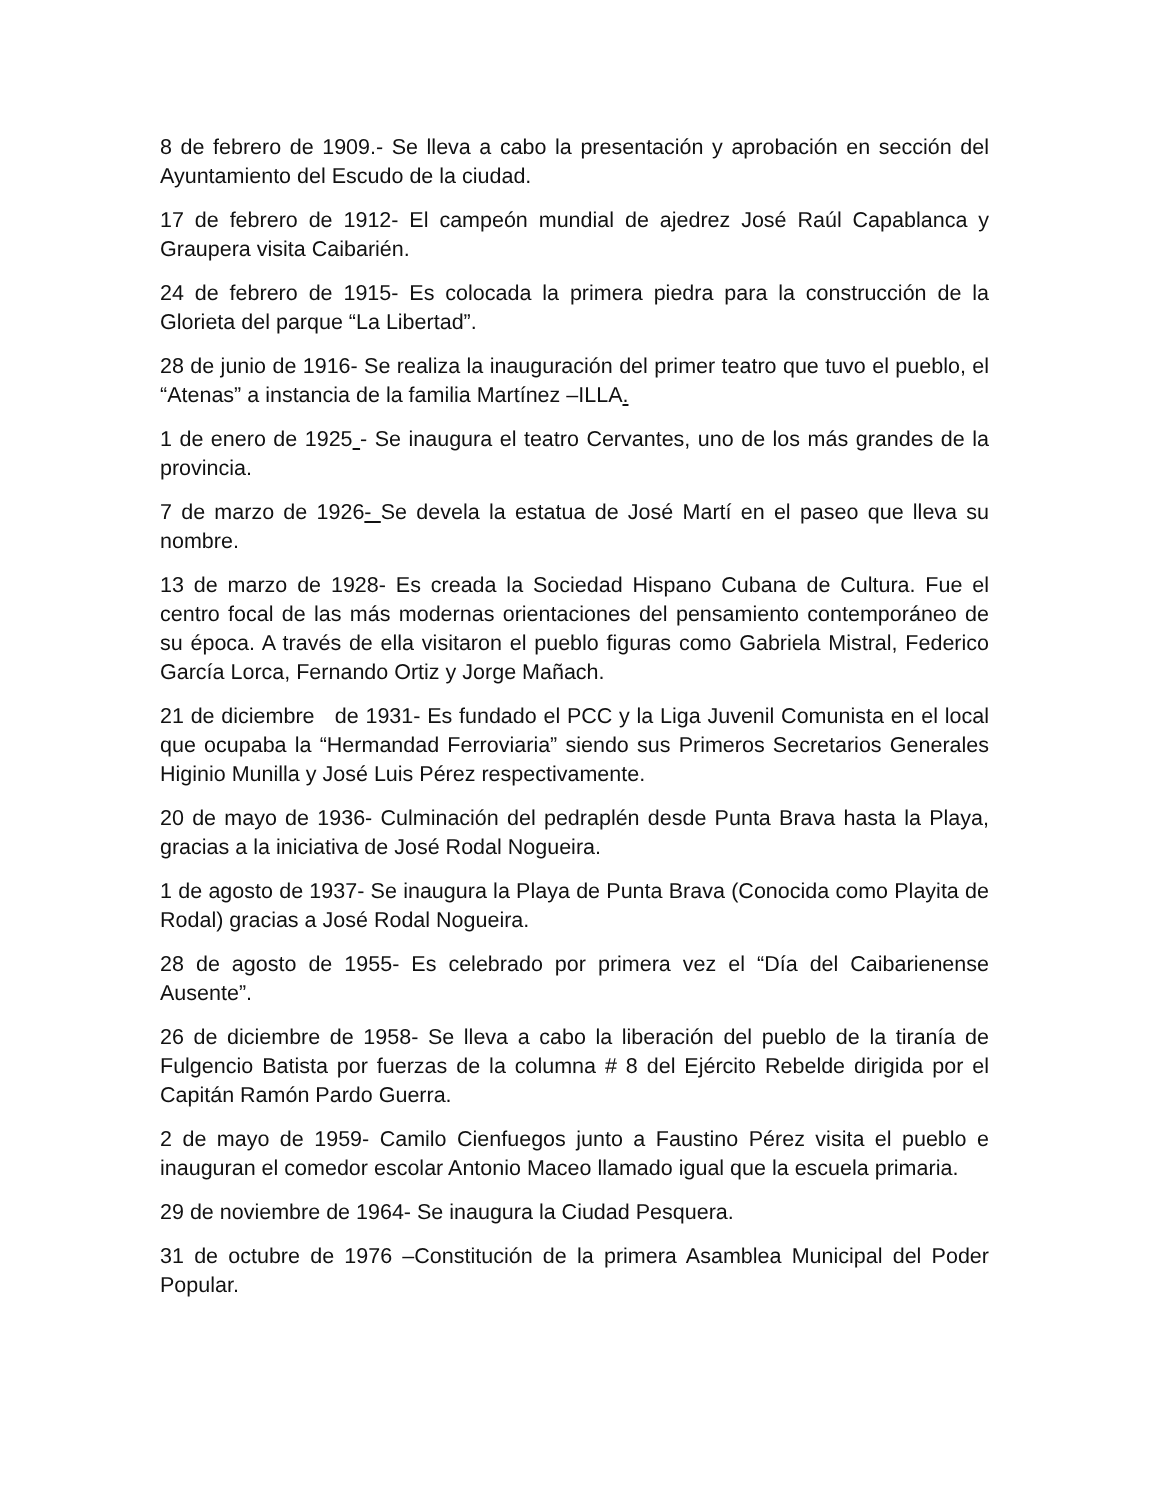8 de febrero de 1909.- Se lleva a cabo la presentación y aprobación en sección del Ayuntamiento del Escudo de la ciudad.
17 de febrero de 1912- El campeón mundial de ajedrez José Raúl Capablanca y Graupera visita Caibarién.
24 de febrero de 1915- Es colocada la primera piedra para la construcción de la Glorieta del parque “La Libertad”.
28 de junio de 1916- Se realiza la inauguración del primer teatro que tuvo el pueblo, el “Atenas” a instancia de la familia Martínez –ILLA.
1 de enero de 1925 - Se inaugura el teatro Cervantes, uno de los más grandes de la provincia.
7 de marzo de 1926- Se devela la estatua de José Martí en el paseo que lleva su nombre.
13 de marzo de 1928- Es creada la Sociedad Hispano Cubana de Cultura. Fue el centro focal de las más modernas orientaciones del pensamiento contemporáneo de su época. A través de ella visitaron el pueblo figuras como Gabriela Mistral, Federico García Lorca, Fernando Ortiz y Jorge Mañach.
21 de diciembre de 1931- Es fundado el PCC y la Liga Juvenil Comunista en el local que ocupaba la “Hermandad Ferroviaria” siendo sus Primeros Secretarios Generales Higinio Munilla y José Luis Pérez respectivamente.
20 de mayo de 1936- Culminación del pedraplén desde Punta Brava hasta la Playa, gracias a la iniciativa de José Rodal Nogueira.
1 de agosto de 1937- Se inaugura la Playa de Punta Brava (Conocida como Playita de Rodal) gracias a José Rodal Nogueira.
28 de agosto de 1955- Es celebrado por primera vez el “Día del Caibarienense Ausente”.
26 de diciembre de 1958- Se lleva a cabo la liberación del pueblo de la tiranía de Fulgencio Batista por fuerzas de la columna # 8 del Ejército Rebelde dirigida por el Capitán Ramón Pardo Guerra.
2 de mayo de 1959- Camilo Cienfuegos junto a Faustino Pérez visita el pueblo e inauguran el comedor escolar Antonio Maceo llamado igual que la escuela primaria.
29 de noviembre de 1964- Se inaugura la Ciudad Pesquera.
31 de octubre de 1976 –Constitución de la primera Asamblea Municipal del Poder Popular.